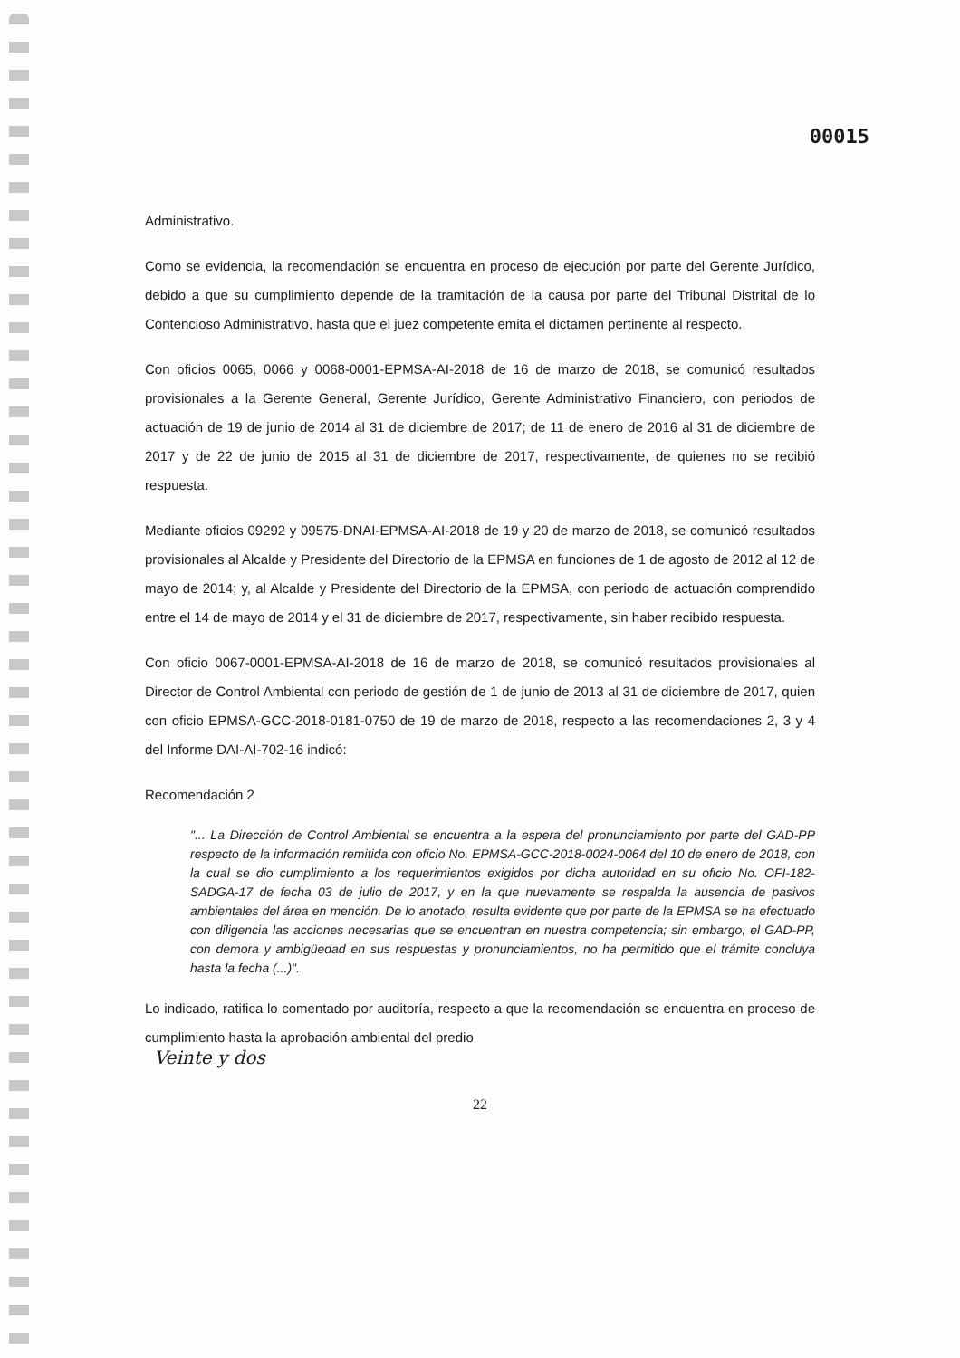00015
Administrativo.
Como se evidencia, la recomendación se encuentra en proceso de ejecución por parte del Gerente Jurídico, debido a que su cumplimiento depende de la tramitación de la causa por parte del Tribunal Distrital de lo Contencioso Administrativo, hasta que el juez competente emita el dictamen pertinente al respecto.
Con oficios 0065, 0066 y 0068-0001-EPMSA-AI-2018 de 16 de marzo de 2018, se comunicó resultados provisionales a la Gerente General, Gerente Jurídico, Gerente Administrativo Financiero, con periodos de actuación de 19 de junio de 2014 al 31 de diciembre de 2017; de 11 de enero de 2016 al 31 de diciembre de 2017 y de 22 de junio de 2015 al 31 de diciembre de 2017, respectivamente, de quienes no se recibió respuesta.
Mediante oficios 09292 y 09575-DNAI-EPMSA-AI-2018 de 19 y 20 de marzo de 2018, se comunicó resultados provisionales al Alcalde y Presidente del Directorio de la EPMSA en funciones de 1 de agosto de 2012 al 12 de mayo de 2014; y, al Alcalde y Presidente del Directorio de la EPMSA, con periodo de actuación comprendido entre el 14 de mayo de 2014 y el 31 de diciembre de 2017, respectivamente, sin haber recibido respuesta.
Con oficio 0067-0001-EPMSA-AI-2018 de 16 de marzo de 2018, se comunicó resultados provisionales al Director de Control Ambiental con periodo de gestión de 1 de junio de 2013 al 31 de diciembre de 2017, quien con oficio EPMSA-GCC-2018-0181-0750 de 19 de marzo de 2018, respecto a las recomendaciones 2, 3 y 4 del Informe DAI-AI-702-16 indicó:
Recomendación 2
"... La Dirección de Control Ambiental se encuentra a la espera del pronunciamiento por parte del GAD-PP respecto de la información remitida con oficio No. EPMSA-GCC-2018-0024-0064 del 10 de enero de 2018, con la cual se dio cumplimiento a los requerimientos exigidos por dicha autoridad en su oficio No. OFI-182-SADGA-17 de fecha 03 de julio de 2017, y en la que nuevamente se respalda la ausencia de pasivos ambientales del área en mención. De lo anotado, resulta evidente que por parte de la EPMSA se ha efectuado con diligencia las acciones necesarias que se encuentran en nuestra competencia; sin embargo, el GAD-PP, con demora y ambigüedad en sus respuestas y pronunciamientos, no ha permitido que el trámite concluya hasta la fecha (...)".
Lo indicado, ratifica lo comentado por auditoría, respecto a que la recomendación se encuentra en proceso de cumplimiento hasta la aprobación ambiental del predio
Veinte y dos
22